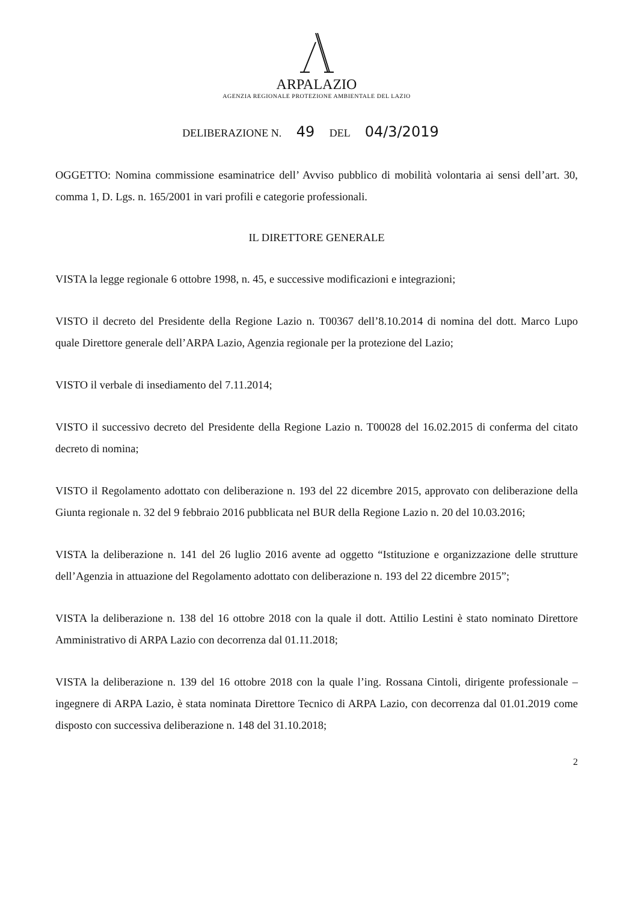ARPALAZIO
AGENZIA REGIONALE PROTEZIONE AMBIENTALE DEL LAZIO
DELIBERAZIONE N. 49 DEL 04/3/2019
OGGETTO: Nomina commissione esaminatrice dell’ Avviso pubblico di mobilità volontaria ai sensi dell’art. 30, comma 1, D. Lgs. n. 165/2001 in vari profili e categorie professionali.
IL DIRETTORE GENERALE
VISTA la legge regionale 6 ottobre 1998, n. 45, e successive modificazioni e integrazioni;
VISTO il decreto del Presidente della Regione Lazio n. T00367 dell’8.10.2014 di nomina del dott. Marco Lupo quale Direttore generale dell’ARPA Lazio, Agenzia regionale per la protezione del Lazio;
VISTO il verbale di insediamento del 7.11.2014;
VISTO il successivo decreto del Presidente della Regione Lazio n. T00028 del 16.02.2015 di conferma del citato decreto di nomina;
VISTO il Regolamento adottato con deliberazione n. 193 del 22 dicembre 2015, approvato con deliberazione della Giunta regionale n. 32 del 9 febbraio 2016 pubblicata nel BUR della Regione Lazio n. 20 del 10.03.2016;
VISTA la deliberazione n. 141 del 26 luglio 2016 avente ad oggetto “Istituzione e organizzazione delle strutture dell’Agenzia in attuazione del Regolamento adottato con deliberazione n. 193 del 22 dicembre 2015”;
VISTA la deliberazione n. 138 del 16 ottobre 2018 con la quale il dott. Attilio Lestini è stato nominato Direttore Amministrativo di ARPA Lazio con decorrenza dal 01.11.2018;
VISTA la deliberazione n. 139 del 16 ottobre 2018 con la quale l’ing. Rossana Cintoli, dirigente professionale – ingegnere di ARPA Lazio, è stata nominata Direttore Tecnico di ARPA Lazio, con decorrenza dal 01.01.2019 come disposto con successiva deliberazione n. 148 del 31.10.2018;
2